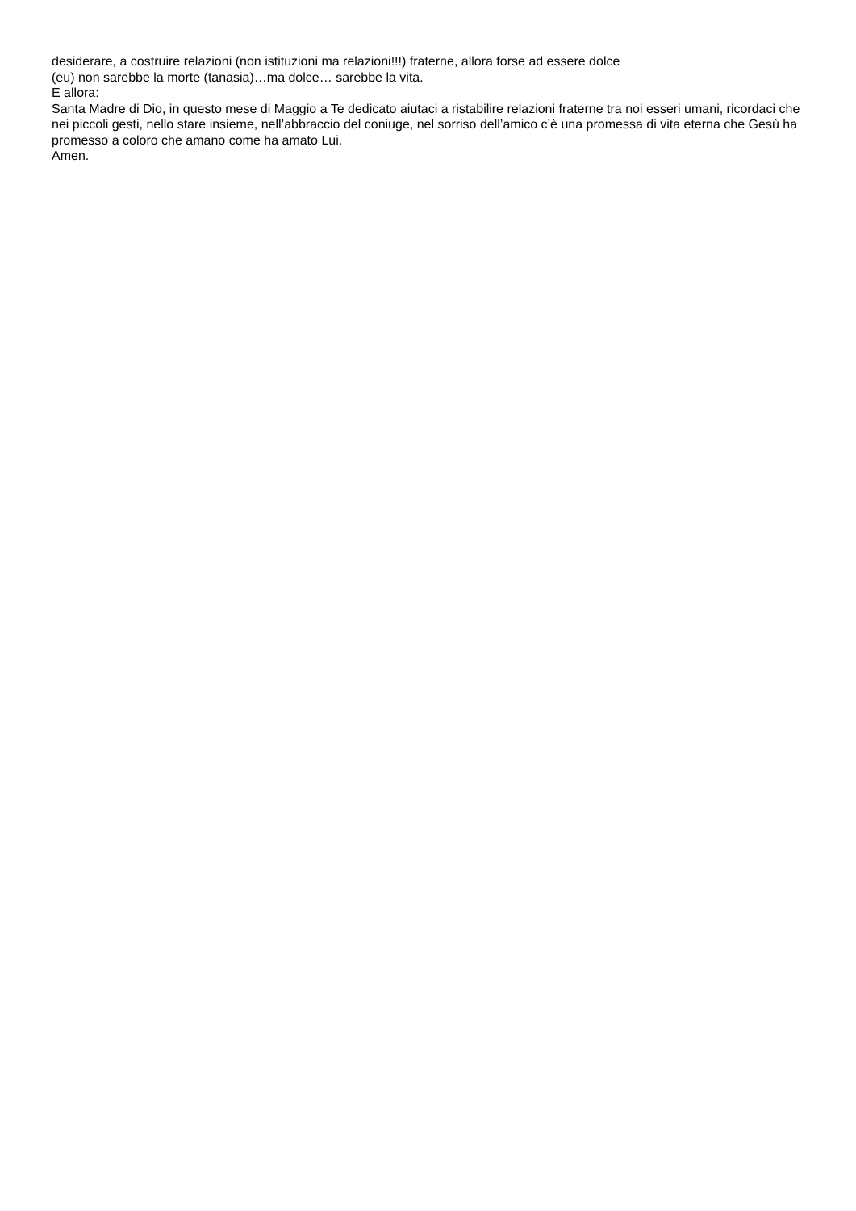desiderare, a costruire relazioni (non istituzioni ma relazioni!!!) fraterne, allora forse ad essere dolce
(eu) non sarebbe la morte (tanasia)…ma dolce… sarebbe la vita.
E allora:
Santa Madre di Dio, in questo mese di Maggio a Te dedicato aiutaci a ristabilire relazioni fraterne tra noi esseri umani, ricordaci che nei piccoli gesti, nello stare insieme, nell’abbraccio del coniuge, nel sorriso dell’amico c’è una promessa di vita eterna che Gesù ha promesso a coloro che amano come ha amato Lui.
Amen.